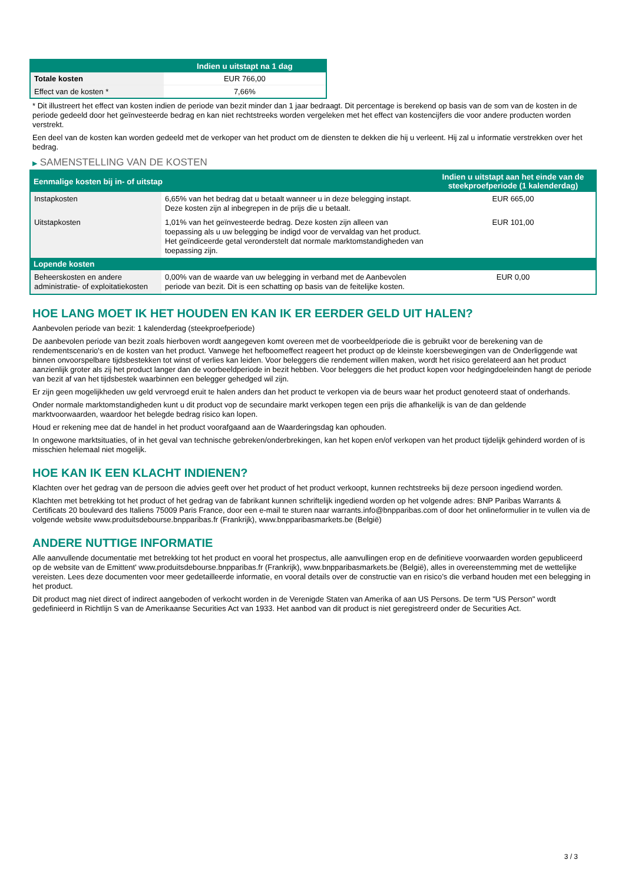| | Indien u uitstapt na 1 dag |
| --- | --- |
| Totale kosten | EUR 766,00 |
| Effect van de kosten * | 7,66% |
* Dit illustreert het effect van kosten indien de periode van bezit minder dan 1 jaar bedraagt. Dit percentage is berekend op basis van de som van de kosten in de periode gedeeld door het geïnvesteerde bedrag en kan niet rechtstreeks worden vergeleken met het effect van kostencijfers die voor andere producten worden verstrekt.
Een deel van de kosten kan worden gedeeld met de verkoper van het product om de diensten te dekken die hij u verleent. Hij zal u informatie verstrekken over het bedrag.
▶ SAMENSTELLING VAN DE KOSTEN
| Eenmalige kosten bij in- of uitstap | | Indien u uitstapt aan het einde van de steekproefperiode (1 kalenderdag) |
| --- | --- | --- |
| Instapkosten | 6,65% van het bedrag dat u betaalt wanneer u in deze belegging instapt. Deze kosten zijn al inbegrepen in de prijs die u betaalt. | EUR 665,00 |
| Uitstapkosten | 1,01% van het geïnvesteerde bedrag. Deze kosten zijn alleen van toepassing als u uw belegging be indigd voor de vervaldag van het product. Het geïndiceerde getal veronderstelt dat normale marktomstandigheden van toepassing zijn. | EUR 101,00 |
| Lopende kosten | | |
| Beheerskosten en andere administratie- of exploitatiekosten | 0,00% van de waarde van uw belegging in verband met de Aanbevolen periode van bezit. Dit is een schatting op basis van de feitelijke kosten. | EUR 0,00 |
HOE LANG MOET IK HET HOUDEN EN KAN IK ER EERDER GELD UIT HALEN?
Aanbevolen periode van bezit: 1 kalenderdag (steekproefperiode)
De aanbevolen periode van bezit zoals hierboven wordt aangegeven komt overeen met de voorbeeldperiode die is gebruikt voor de berekening van de rendementscenario's en de kosten van het product. Vanwege het hefboomeffect reageert het product op de kleinste koersbewegingen van de Onderliggende wat binnen onvoorspelbare tijdsbestekken tot winst of verlies kan leiden. Voor beleggers die rendement willen maken, wordt het risico gerelateerd aan het product aanzienlijk groter als zij het product langer dan de voorbeeldperiode in bezit hebben. Voor beleggers die het product kopen voor hedgingdoeleinden hangt de periode van bezit af van het tijdsbestek waarbinnen een belegger gehedged wil zijn.
Er zijn geen mogelijkheden uw geld vervroegd eruit te halen anders dan het product te verkopen via de beurs waar het product genoteerd staat of onderhands.
Onder normale marktomstandigheden kunt u dit product vop de secundaire markt verkopen tegen een prijs die afhankelijk is van de dan geldende marktvoorwaarden, waardoor het belegde bedrag risico kan lopen.
Houd er rekening mee dat de handel in het product voorafgaand aan de Waarderingsdag kan ophouden.
In ongewone marktsituaties, of in het geval van technische gebreken/onderbrekingen, kan het kopen en/of verkopen van het product tijdelijk gehinderd worden of is misschien helemaal niet mogelijk.
HOE KAN IK EEN KLACHT INDIENEN?
Klachten over het gedrag van de persoon die advies geeft over het product of het product verkoopt, kunnen rechtstreeks bij deze persoon ingediend worden.
Klachten met betrekking tot het product of het gedrag van de fabrikant kunnen schriftelijk ingediend worden op het volgende adres: BNP Paribas Warrants & Certificats 20 boulevard des Italiens 75009 Paris France, door een e-mail te sturen naar warrants.info@bnpparibas.com of door het onlineformulier in te vullen via de volgende website www.produitsdebourse.bnpparibas.fr (Frankrijk), www.bnpparibasmarkets.be (België)
ANDERE NUTTIGE INFORMATIE
Alle aanvullende documentatie met betrekking tot het product en vooral het prospectus, alle aanvullingen erop en de definitieve voorwaarden worden gepubliceerd op de website van de Emittent' www.produitsdebourse.bnpparibas.fr (Frankrijk), www.bnpparibasmarkets.be (België), alles in overeenstemming met de wettelijke vereisten. Lees deze documenten voor meer gedetailleerde informatie, en vooral details over de constructie van en risico’s die verband houden met een belegging in het product.
Dit product mag niet direct of indirect aangeboden of verkocht worden in de Verenigde Staten van Amerika of aan US Persons. De term "US Person" wordt gedefinieerd in Richtlijn S van de Amerikaanse Securities Act van 1933. Het aanbod van dit product is niet geregistreerd onder de Securities Act.
3 / 3